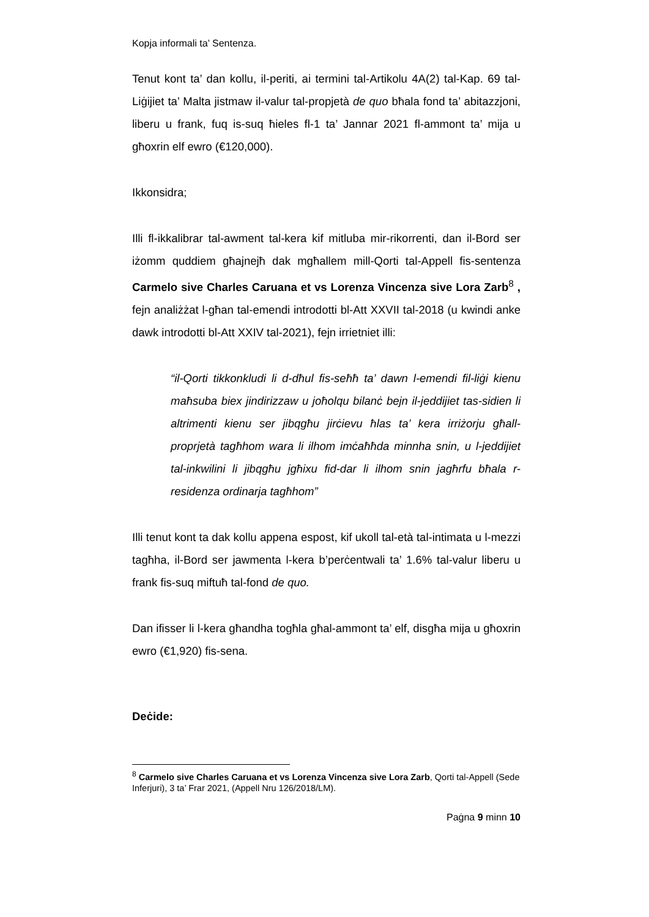Kopja informali ta’ Sentenza.
Tenut kont ta’ dan kollu, il-periti, ai termini tal-Artikolu 4A(2) tal-Kap. 69 tal-Liġijiet ta’ Malta jistmaw il-valur tal-propjetà de quo bħala fond ta’ abitazzjoni, liberu u frank, fuq is-suq ħieles fl-1 ta’ Jannar 2021 fl-ammont ta’ mija u għoxrin elf ewro (€120,000).
Ikkonsidra;
Illi fl-ikkalibrar tal-awment tal-kera kif mitluba mir-rikorrenti, dan il-Bord ser iżomm quddiem għajnejħ dak mgħallem mill-Qorti tal-Appell fis-sentenza Carmelo sive Charles Caruana et vs Lorenza Vincenza sive Lora Zarb<sup>8</sup> , fejn analiżżat l-għan tal-emendi introdotti bl-Att XXVII tal-2018 (u kwindi anke dawk introdotti bl-Att XXIV tal-2021), fejn irrietniet illi:
“il-Qorti tikkonkludi li d-dħul fis-seħħ ta’ dawn l-emendi fil-liġi kienu maħsuba biex jindirizzaw u joħolqu bilanċ bejn il-jeddijiet tas-sidien li altrimenti kienu ser jibqgħu jirċievu ħlas ta’ kera irriżorju għall-proprjetà tagħhom wara li ilhom imċaħħda minnha snin, u l-jeddijiet tal-inkwilini li jibqgħu jgħixu fid-dar li ilhom snin jagħrfu bħala r-residenza ordinarja tagħhom”
Illi tenut kont ta dak kollu appena espost, kif ukoll tal-età tal-intimata u l-mezzi tagħha, il-Bord ser jawmenta l-kera b’perċentwali ta’ 1.6% tal-valur liberu u frank fis-suq miftuħ tal-fond de quo.
Dan ifisser li l-kera għandha togħla għal-ammont ta’ elf, disgħa mija u għoxrin ewro (€1,920) fis-sena.
Deċide:
<sup>8</sup> Carmelo sive Charles Caruana et vs Lorenza Vincenza sive Lora Zarb, Qorti tal-Appell (Sede Inferjuri), 3 ta’ Frar 2021, (Appell Nru 126/2018/LM).
Paġna 9 minn 10